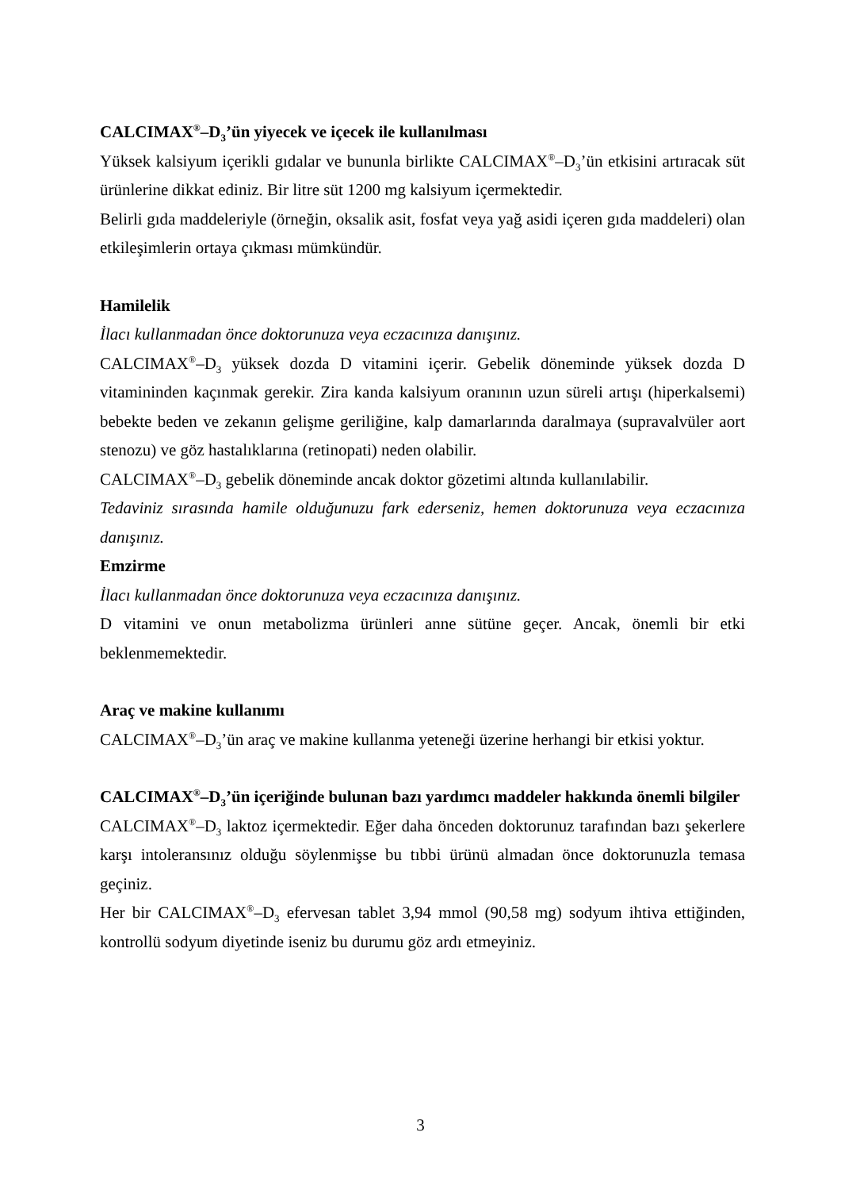CALCIMAX<sup>®</sup>–D<sub>3</sub>’ün yiyecek ve içecek ile kullanılması
Yüksek kalsiyum içerikli gıdalar ve bununla birlikte CALCIMAX<sup>®</sup>–D<sub>3</sub>’ün etkisini artıracak süt ürünlerine dikkat ediniz. Bir litre süt 1200 mg kalsiyum içermektedir.
Belirli gıda maddeleriyle (örneğin, oksalik asit, fosfat veya yağ asidi içeren gıda maddeleri) olan etkileşimlerin ortaya çıkması mümkündür.
Hamilelik
İlacı kullanmadan önce doktorunuza veya eczacınıza danışınız.
CALCIMAX<sup>®</sup>–D<sub>3</sub> yüksek dozda D vitamini içerir. Gebelik döneminde yüksek dozda D vitamininden kaçınmak gerekir. Zira kanda kalsiyum oranının uzun süreli artışı (hiperkalsemi) bebekte beden ve zekanın gelişme geriliğine, kalp damarlarında daralmaya (supravalvüler aort stenozu) ve göz hastalıklarına (retinopati) neden olabilir.
CALCIMAX<sup>®</sup>–D<sub>3</sub> gebelik döneminde ancak doktor gözetimi altında kullanılabilir.
Tedaviniz sırasında hamile olduğunuzu fark ederseniz, hemen doktorunuza veya eczacınıza danışınız.
Emzirme
İlacı kullanmadan önce doktorunuza veya eczacınıza danışınız.
D vitamini ve onun metabolizma ürünleri anne sütüne geçer. Ancak, önemli bir etki beklenmemektedir.
Araç ve makine kullanımı
CALCIMAX<sup>®</sup>–D<sub>3</sub>’ün araç ve makine kullanma yeteneği üzerine herhangi bir etkisi yoktur.
CALCIMAX<sup>®</sup>–D<sub>3</sub>’ün içeriğinde bulunan bazı yardımcı maddeler hakkında önemli bilgiler
CALCIMAX<sup>®</sup>–D<sub>3</sub> laktoz içermektedir. Eğer daha önceden doktorunuz tarafından bazı şekerlere karşı intoleransınız olduğu söylenmişse bu tıbbi ürünü almadan önce doktorunuzla temasa geçiniz.
Her bir CALCIMAX<sup>®</sup>–D<sub>3</sub> efervesan tablet 3,94 mmol (90,58 mg) sodyum ihtiva ettiğinden, kontrollü sodyum diyetinde iseniz bu durumu göz ardı etmeyiniz.
3